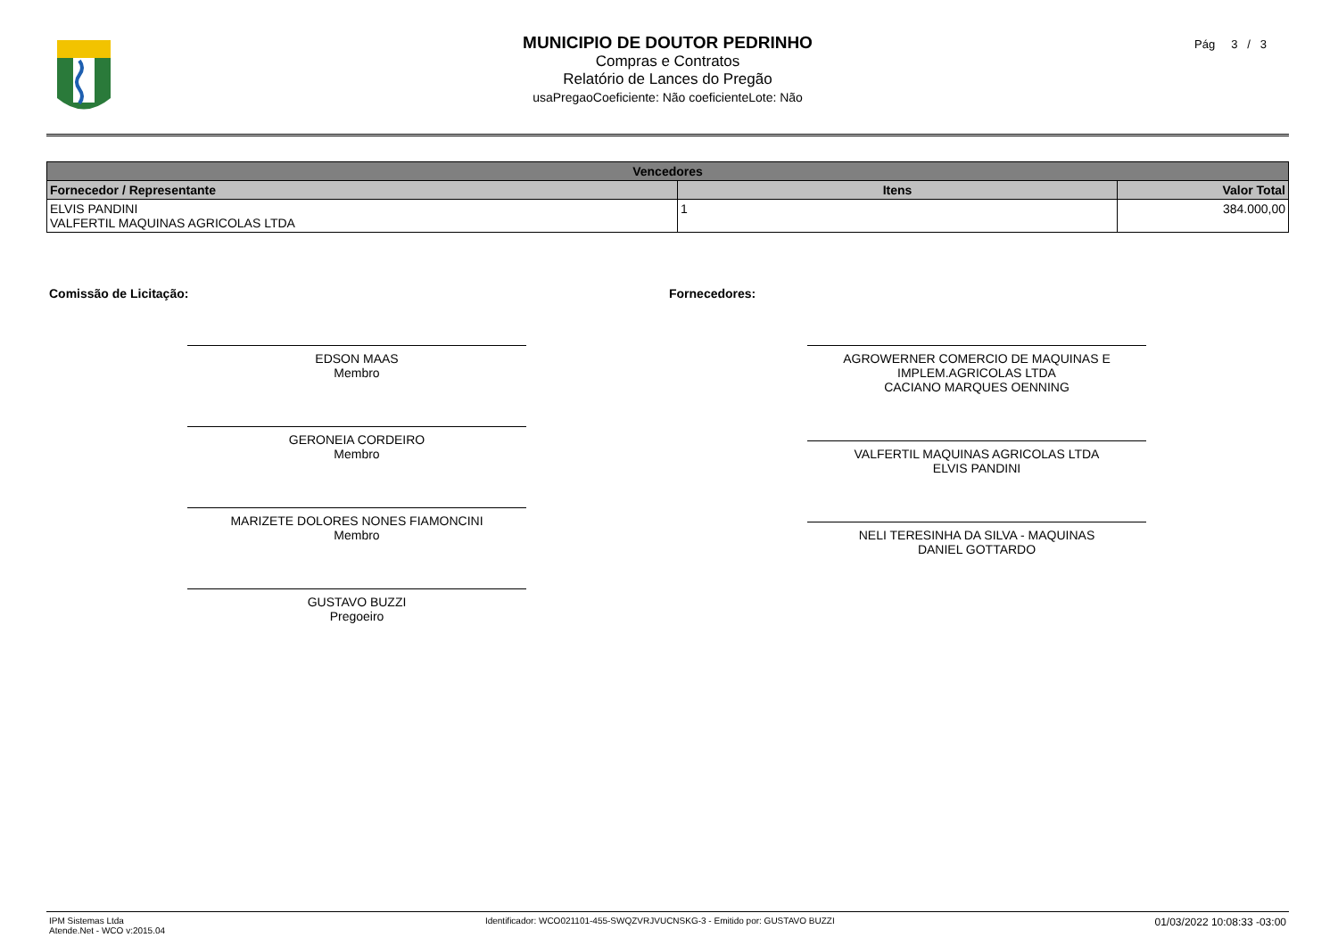MUNICIPIO DE DOUTOR PEDRINHO
Compras e Contratos
Relatório de Lances do Pregão
usaPregaoCoeficiente: Não coeficienteLote: Não
Pág 3 / 3
| Vencedores | | |
| --- | --- | --- |
| Fornecedor / Representante | Itens | Valor Total |
| ELVIS PANDINI VALFERTIL MAQUINAS AGRICOLAS LTDA | 1 | 384.000,00 |
Comissão de Licitação:
EDSON MAAS
Membro
GERONEIA CORDEIRO
Membro
MARIZETE DOLORES NONES FIAMONCINI
Membro
GUSTAVO BUZZI
Pregoeiro
Fornecedores:
AGROWERNER COMERCIO DE MAQUINAS E IMPLEM.AGRICOLAS LTDA
CACIANO MARQUES OENNING
VALFERTIL MAQUINAS AGRICOLAS LTDA
ELVIS PANDINI
NELI TERESINHA DA SILVA - MAQUINAS
DANIEL GOTTARDO
IPM Sistemas Ltda
Atende.Net - WCO v:2015.04
Identificador: WCO021101-455-SWQZVRJVUCNSKG-3 - Emitido por: GUSTAVO BUZZI
01/03/2022 10:08:33 -03:00